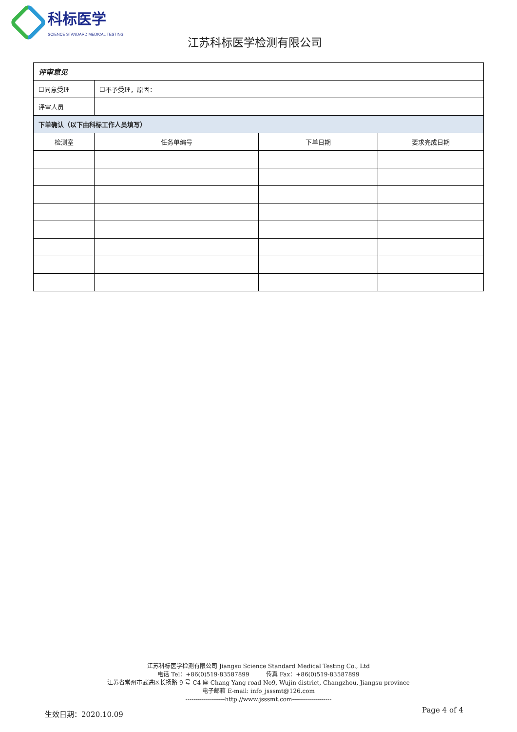科标医学
SCIENCE STANDARD MEDICAL TESTING
江苏科标医学检测有限公司
| 评审意见 | | | |
| ☐同意受理 | ☐不予受理，原因： | | |
| 评审人员 | | | |
| 下单确认（以下由科标工作人员填写） | | | |
| 检测室 | 任务单编号 | 下单日期 | 要求完成日期 |
江苏科标医学检测有限公司 Jiangsu Science Standard Medical Testing Co., Ltd
电话 Tel：+86(0)519-83587899 传真 Fax：+86(0)519-83587899
江苏省常州市武进区长扬路 9 号 C4 座 Chang Yang road No9, Wujin district, Changzhou, Jiangsu province
电子邮箱 E-mail: info_jsssmt@126.com
--------------------http://www.jsssmt.com--------------------
生效日期：2020.10.09 Page 4 of 4